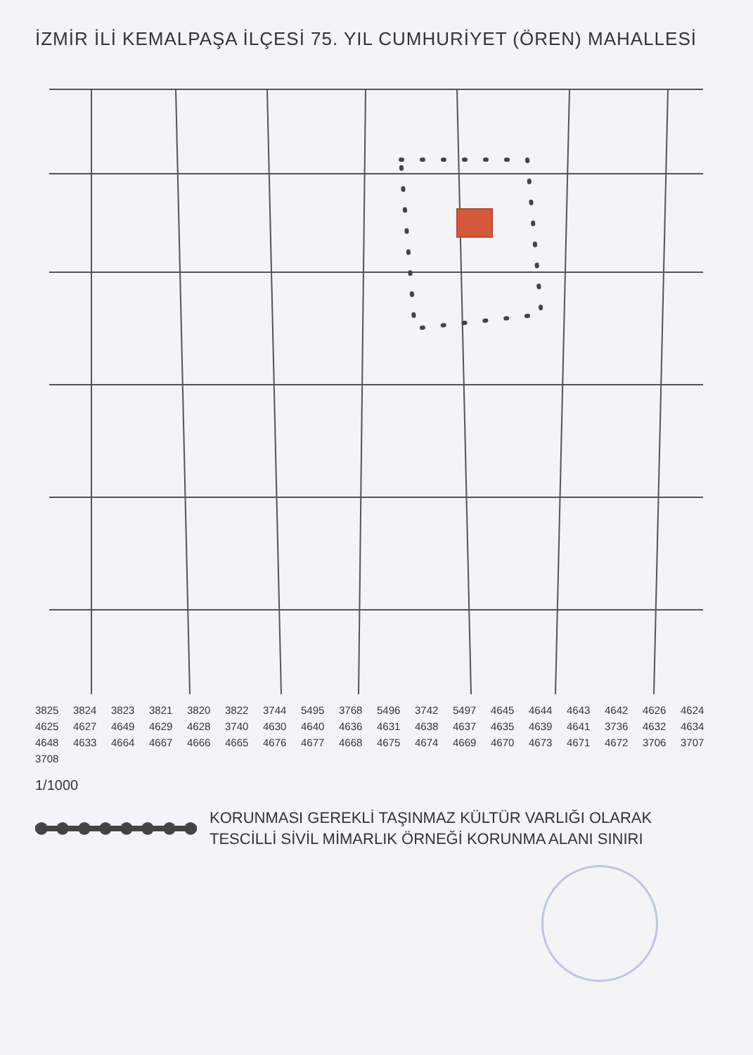İZMİR İLİ KEMALPAŞA İLÇESİ 75. YIL CUMHURİYET (ÖREN) MAHALLESİ
3825 3824 3823 3821 3820 3822 3744 5495 3768 5496 3742 5497 4645 4644 4643 4642 4626 4624 4625 4627 4649 4629 4628 3740 4630 4640 4636 4631 4638 4637 4635 4639 4641 3736 4632 4634 4648 4633 4664 4667 4666 4665 4676 4677 4668 4675 4674 4669 4670 4673 4671 4672 3706 3707 3708
1/1000
KORUNMASI GEREKLİ TAŞINMAZ KÜLTÜR VARLIĞI OLARAK
TESCİLLİ SİVİL MİMARLIK ÖRNEĞİ KORUNMA ALANI SINIRI